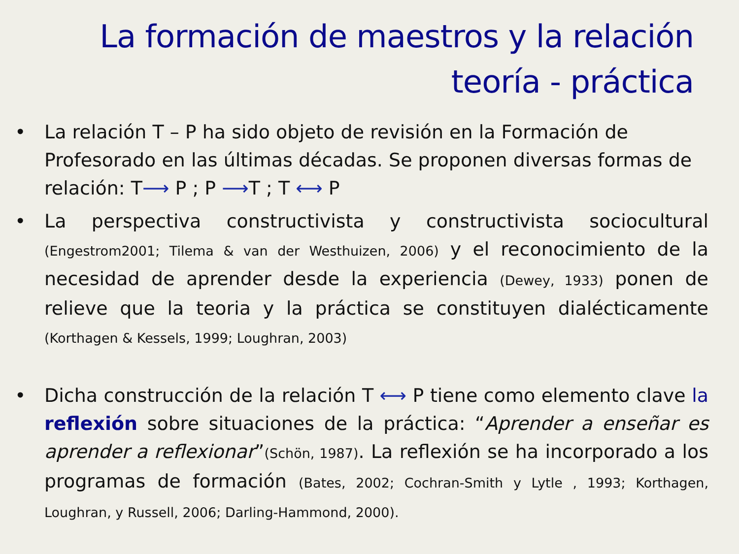La formación de maestros y la relación
teoría - práctica
• La relación T – P ha sido objeto de revisión en la Formación de Profesorado en las últimas décadas. Se proponen diversas formas de relación: T⟶ P ; P ⟶T ; T ⟷ P
• La perspectiva constructivista y constructivista sociocultural (Engestrom2001; Tilema & van der Westhuizen, 2006) y el reconocimiento de la necesidad de aprender desde la experiencia (Dewey, 1933) ponen de relieve que la teoria y la práctica se constituyen dialécticamente (Korthagen & Kessels, 1999; Loughran, 2003)
• Dicha construcción de la relación T ⟷ P tiene como elemento clave la reflexión sobre situaciones de la práctica: “Aprender a enseñar es aprender a reflexionar”(Schön, 1987). La reflexión se ha incorporado a los programas de formación (Bates, 2002; Cochran-Smith y Lytle , 1993; Korthagen, Loughran, y Russell, 2006; Darling-Hammond, 2000).